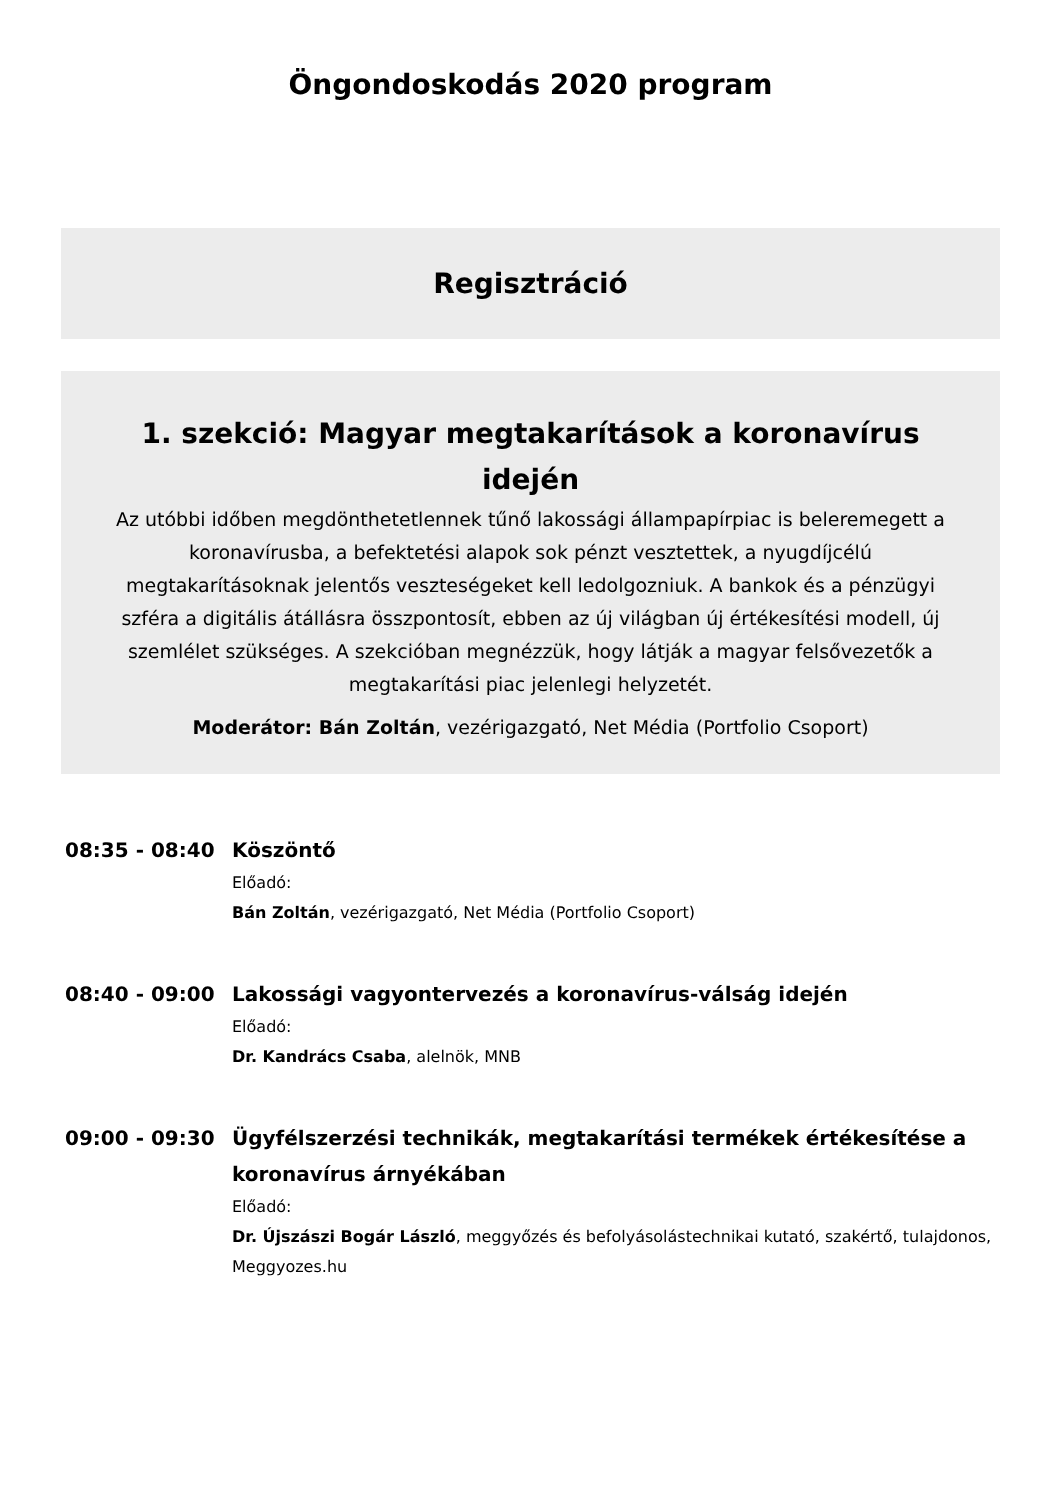Öngondoskodás 2020 program
Regisztráció
1. szekció: Magyar megtakarítások a koronavírus idején
Az utóbbi időben megdönthetetlennek tűnő lakossági állampapírpiac is beleremegett a koronavírusba, a befektetési alapok sok pénzt vesztettek, a nyugdíjcélú megtakarításoknak jelentős veszteségeket kell ledolgozniuk. A bankok és a pénzügyi szféra a digitális átállásra összpontosít, ebben az új világban új értékesítési modell, új szemlélet szükséges. A szekcióban megnézzük, hogy látják a magyar felsővezetők a megtakarítási piac jelenlegi helyzetét.
Moderátor: Bán Zoltán, vezérigazgató, Net Média (Portfolio Csoport)
08:35 - 08:40
Köszöntő
Előadó:
Bán Zoltán, vezérigazgató, Net Média (Portfolio Csoport)
08:40 - 09:00
Lakossági vagyontervezés a koronavírus-válság idején
Előadó:
Dr. Kandrács Csaba, alelnök, MNB
09:00 - 09:30
Ügyfélszerzési technikák, megtakarítási termékek értékesítése a koronavírus árnyékában
Előadó:
Dr. Újszászi Bogár László, meggyőzés és befolyásolástechnikai kutató, szakértő, tulajdonos, Meggyozes.hu